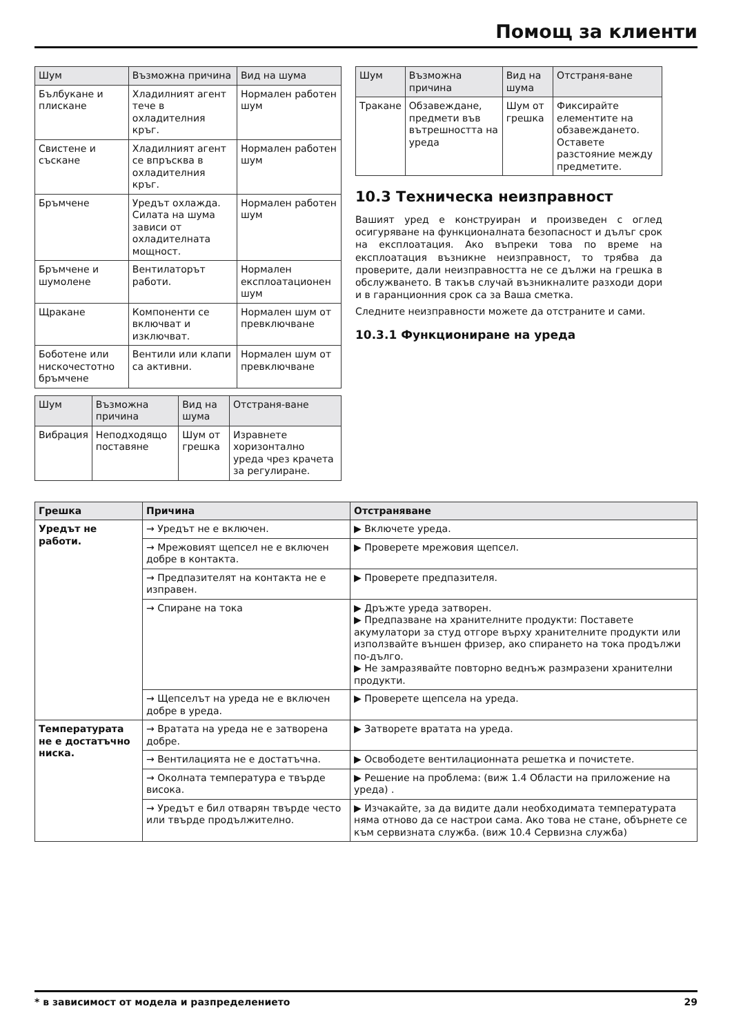Помощ за клиенти
| Шум | Възможна причина | Вид на шума |
| --- | --- | --- |
| Бълбукане и плискане | Хладилният агент тече в охладителния кръг. | Нормален работен шум |
| Свистене и съскане | Хладилният агент се впръсква в охладителния кръг. | Нормален работен шум |
| Бръмчене | Уредът охлажда. Силата на шума зависи от охладителната мощност. | Нормален работен шум |
| Бръмчене и шумолене | Вентилаторът работи. | Нормален експлоатационен шум |
| Щракане | Компоненти се включват и изключват. | Нормален шум от превключване |
| Боботене или нискочестотно бръмчене | Вентили или клапи са активни. | Нормален шум от превключване |
| Шум | Възможна причина | Вид на шума | Отстраня-ване |
| --- | --- | --- | --- |
| Вибрация | Неподходящо поставяне | Шум от грешка | Изравнете хоризонтално уреда чрез крачета за регулиране. |
| Шум | Възможна причина | Вид на шума | Отстраня-ване |
| --- | --- | --- | --- |
| Тракане | Обзавеждане, предмети във вътрешността на уреда | Шум от грешка | Фиксирайте елементите на обзавеждането. Оставете разстояние между предметите. |
10.3 Техническа неизправност
Вашият уред е конструиран и произведен с оглед осигуряване на функционалната безопасност и дълъг срок на експлоатация. Ако въпреки това по време на експлоатация възникне неизправност, то трябва да проверите, дали неизправността не се дължи на грешка в обслужването. В такъв случай възникналите разходи дори и в гаранционния срок са за Ваша сметка.
Следните неизправности можете да отстраните и сами.
10.3.1 Функциониране на уреда
| Грешка | Причина | Отстраняване |
| --- | --- | --- |
| Уредът не работи. | → Уредът не е включен. | ▶ Включете уреда. |
| | → Мрежовият щепсел не е включен добре в контакта. | ▶ Проверете мрежовия щепсел. |
| | → Предпазителят на контакта не е изправен. | ▶ Проверете предпазителя. |
| | → Спиране на тока | ▶ Дръжте уреда затворен. ▶ Предпазване на хранителните продукти: Поставете акумулатори за студ отгоре върху хранителните продукти или използвайте външен фризер, ако спирането на тока продължи по-дълго. ▶ Не замразявайте повторно веднъж размразени хранителни продукти. |
| | → Щепселът на уреда не е включен добре в уреда. | ▶ Проверете щепсела на уреда. |
| Температурата не е достатъчно ниска. | → Вратата на уреда не е затворена добре. | ▶ Затворете вратата на уреда. |
| | → Вентилацията не е достатъчна. | ▶ Освободете вентилационната решетка и почистете. |
| | → Околната температура е твърде висока. | ▶ Решение на проблема: (виж 1.4 Области на приложение на уреда) . |
| | → Уредът е бил отварян твърде често или твърде продължително. | ▶ Изчакайте, за да видите дали необходимата температурата няма отново да се настрои сама. Ако това не стане, обърнете се към сервизната служба. (виж 10.4 Сервизна служба) |
* в зависимост от модела и разпределението 29